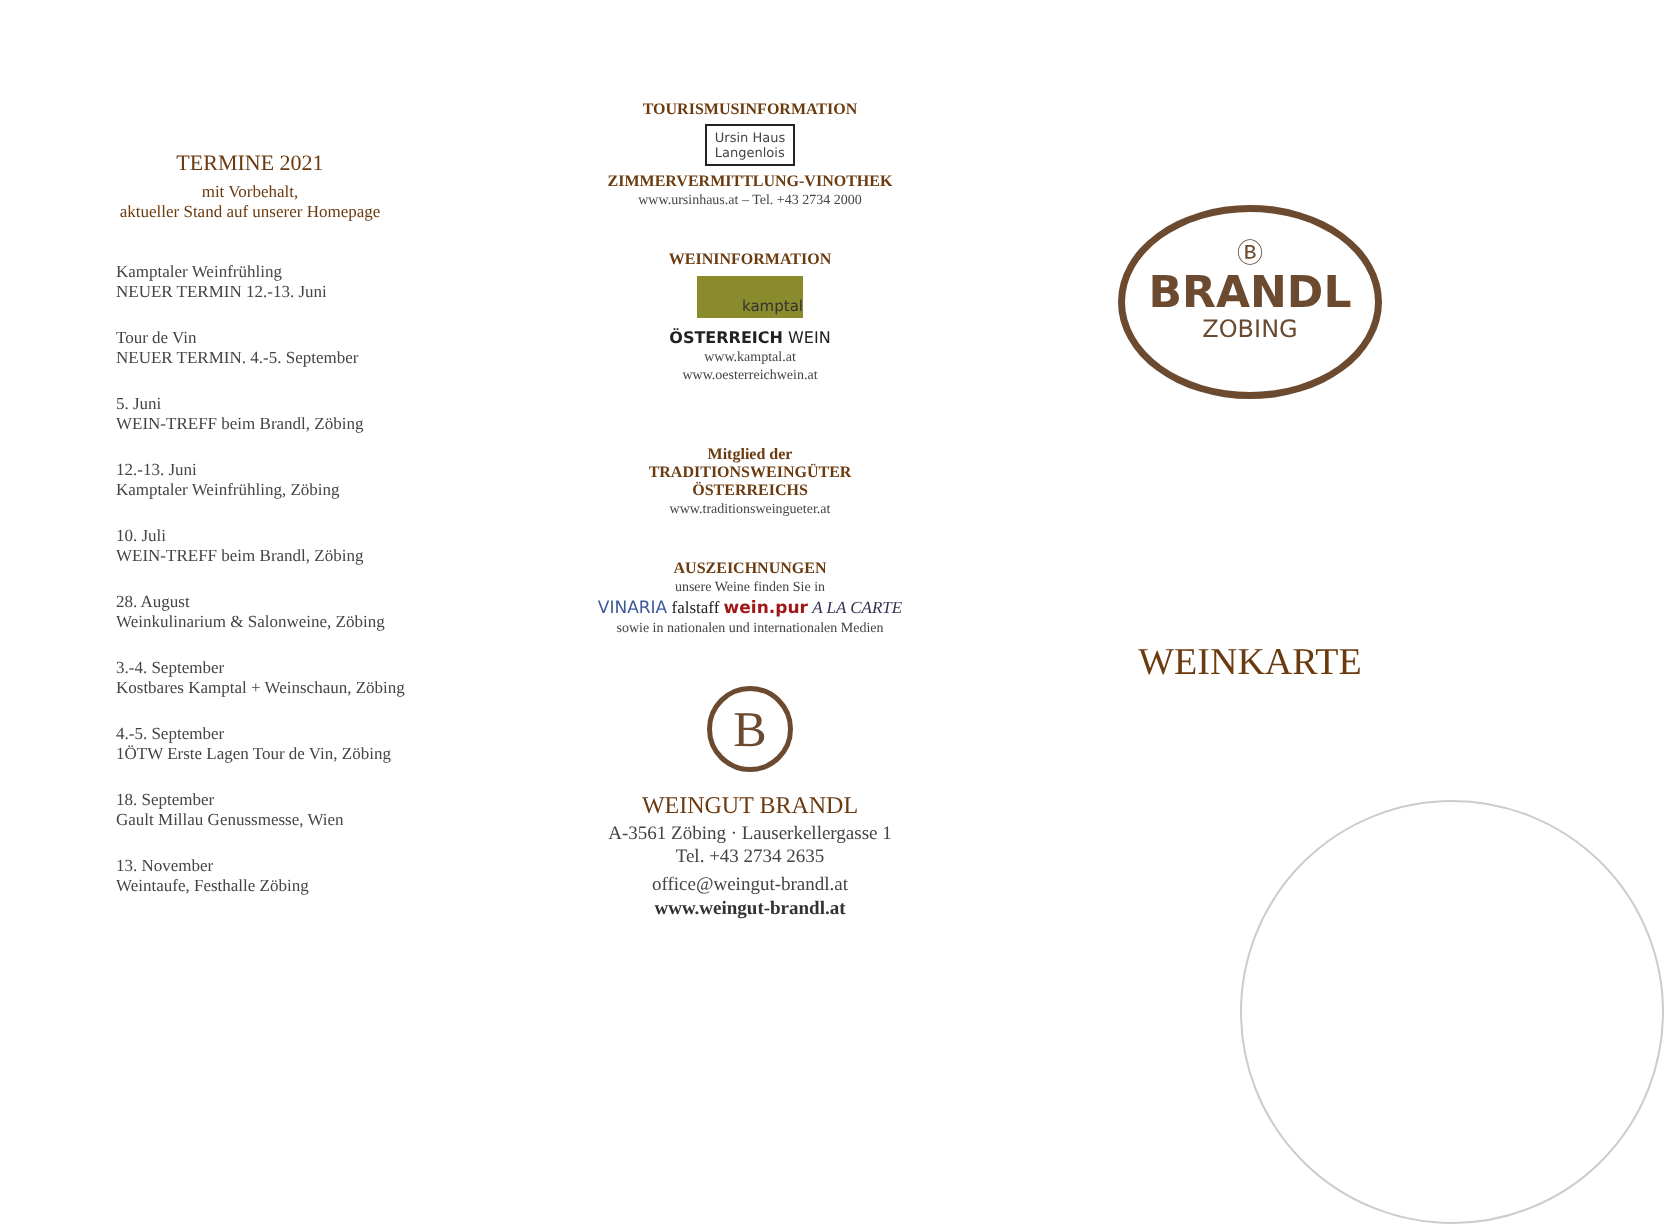TERMINE 2021
mit Vorbehalt,
aktueller Stand auf unserer Homepage
Kamptaler Weinfrühling
NEUER TERMIN 12.-13. Juni
Tour de Vin
NEUER TERMIN. 4.-5. September
5. Juni
WEIN-TREFF beim Brandl, Zöbing
12.-13. Juni
Kamptaler Weinfrühling, Zöbing
10. Juli
WEIN-TREFF beim Brandl, Zöbing
28. August
Weinkulinarium & Salonweine, Zöbing
3.-4. September
Kostbares Kamptal + Weinschaun, Zöbing
4.-5. September
1ÖTW Erste Lagen Tour de Vin, Zöbing
18. September
Gault Millau Genussmesse, Wien
13. November
Weintaufe, Festhalle Zöbing
TOURISMUSINFORMATION
Ursin Haus
Langenlois
ZIMMERVERMITTLUNG-VINOTHEK
www.ursinhaus.at – Tel. +43 2734 2000
WEININFORMATION
kamptal
ÖSTERREICH WEIN
www.kamptal.at
www.oesterreichwein.at
Mitglied der
TRADITIONSWEINGÜTER
ÖSTERREICHS
www.traditionsweingueter.at
AUSZEICHNUNGEN
unsere Weine finden Sie in
VINARIA falstaff wein.pur A LA CARTE
sowie in nationalen und internationalen Medien
B
WEINGUT BRANDL
A-3561 Zöbing · Lauserkellergasse 1
Tel. +43 2734 2635
office@weingut-brandl.at
www.weingut-brandl.at
Ⓑ
BRANDL
ZOBING
WEINKARTE